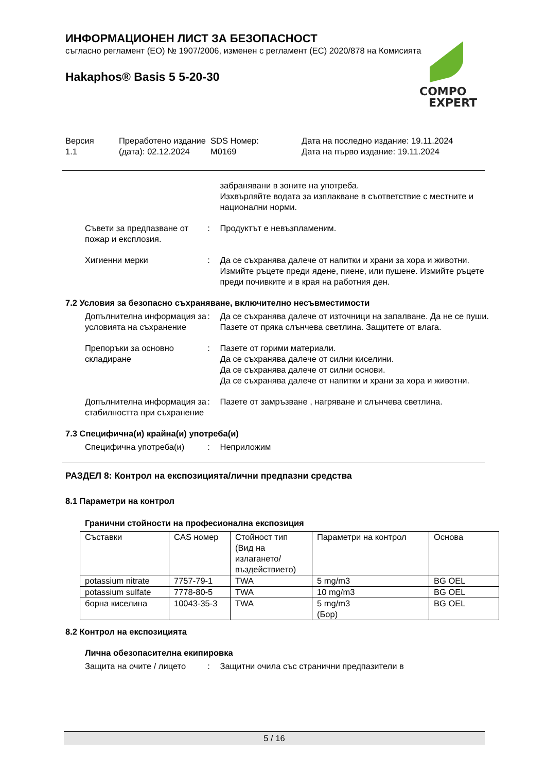ИНФОРМАЦИОНЕН ЛИСТ ЗА БЕЗОПАСНОСТ
съгласно регламент (ЕО) № 1907/2006, изменен с регламент (ЕС) 2020/878 на Комисията
Hakaphos® Basis 5 5-20-30
COMPO
EXPERT
Версия
1.1
Преработено издание (дата): 02.12.2024
SDS Номер:
M0169
Дата на последно издание: 19.11.2024
Дата на първо издание: 19.11.2024
забранявани в зоните на употреба.
Изхвърляйте водата за изплакване в съответствие с местните и национални норми.
Съвети за предпазване от пожар и експлозия.
: Продуктът е невъзпламеним.
Хигиенни мерки : Да се съхранява далече от напитки и храни за хора и животни. Измийте ръцете преди ядене, пиене, или пушене. Измийте ръцете преди почивките и в края на работния ден.
7.2 Условия за безопасно съхраняване, включително несъвместимости
Допълнителна информация за условията на съхранение
: Да се съхранява далече от източници на запалване. Да не се пуши. Пазете от пряка слънчева светлина. Защитете от влага.
Препоръки за основно складиране
: Пазете от горими материали.
Да се съхранява далече от силни киселини.
Да се съхранява далече от силни основи.
Да се съхранява далече от напитки и храни за хора и животни.
Допълнителна информация за стабилността при съхранение
: Пазете от замръзване , нагряване и слънчева светлина.
7.3 Специфична(и) крайна(и) употреба(и)
Специфична употреба(и) : Неприложим
РАЗДЕЛ 8: Контрол на експозицията/лични предпазни средства
8.1 Параметри на контрол
Гранични стойности на професионална експозиция
| Съставки | CAS номер | Стойност тип (Вид на излагането/въздействието) | Параметри на контрол | Основа |
| potassium nitrate | 7757-79-1 | TWA | 5 mg/m3 | BG OEL |
| potassium sulfate | 7778-80-5 | TWA | 10 mg/m3 | BG OEL |
| борна киселина | 10043-35-3 | TWA | 5 mg/m3 (Бор) | BG OEL |
8.2 Контрол на експозицията
Лична обезопасителна екипировка
Защита на очите / лицето : Защитни очила със странични предпазители в
5 / 16